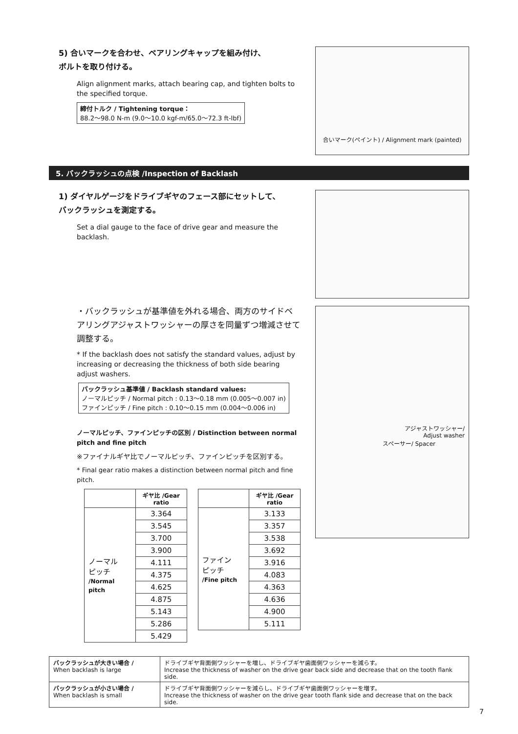5) 合いマークを合わせ、ベアリングキャップを組み付け、
ボルトを取り付ける。
Align alignment marks, attach bearing cap, and tighten bolts to the specified torque.
締付トルク / Tightening torque：
88.2～98.0 N-m (9.0～10.0 kgf-m/65.0～72.3 ft-lbf)
合いマーク(ペイント) / Alignment mark (painted)
5. バックラッシュの点検 /Inspection of Backlash
1) ダイヤルゲージをドライブギヤのフェース部にセットして、
バックラッシュを測定する。
Set a dial gauge to the face of drive gear and measure the backlash.
・バックラッシュが基準値を外れる場合、両方のサイドベアリングアジャストワッシャーの厚さを同量ずつ増減させて調整する。
* If the backlash does not satisfy the standard values, adjust by increasing or decreasing the thickness of both side bearing adjust washers.
バックラッシュ基準値 / Backlash standard values:
ノーマルピッチ / Normal pitch : 0.13～0.18 mm (0.005～0.007 in)
ファインピッチ / Fine pitch : 0.10～0.15 mm (0.004～0.006 in)
ノーマルピッチ、ファインピッチの区別 / Distinction between normal pitch and fine pitch
※ファイナルギヤ比でノーマルピッチ、ファインピッチを区別する。
* Final gear ratio makes a distinction between normal pitch and fine pitch.
| | ギヤ比 /Gear ratio |
| --- | --- |
| ノーマル ピッチ /Normal pitch | 3.364 |
| | 3.545 |
| | 3.700 |
| | 3.900 |
| | 4.111 |
| | 4.375 |
| | 4.625 |
| | 4.875 |
| | 5.143 |
| | 5.286 |
| | 5.429 |
| | ギヤ比 /Gear ratio |
| --- | --- |
| ファイン ピッチ /Fine pitch | 3.133 |
| | 3.357 |
| | 3.538 |
| | 3.692 |
| | 3.916 |
| | 4.083 |
| | 4.363 |
| | 4.636 |
| | 4.900 |
| | 5.111 |
アジャストワッシャー/
Adjust washer
スペーサー/ Spacer
| バックラッシュが大きい場合 / When backlash is large | ドライブギヤ背面側ワッシャーを増し、ドライブギヤ歯面側ワッシャーを減らす。 Increase the thickness of washer on the drive gear back side and decrease that on the tooth flank side. |
| バックラッシュが小さい場合 / When backlash is small | ドライブギヤ背面側ワッシャーを減らし、ドライブギヤ歯面側ワッシャーを増す。 Increase the thickness of washer on the drive gear tooth flank side and decrease that on the back side. |
7